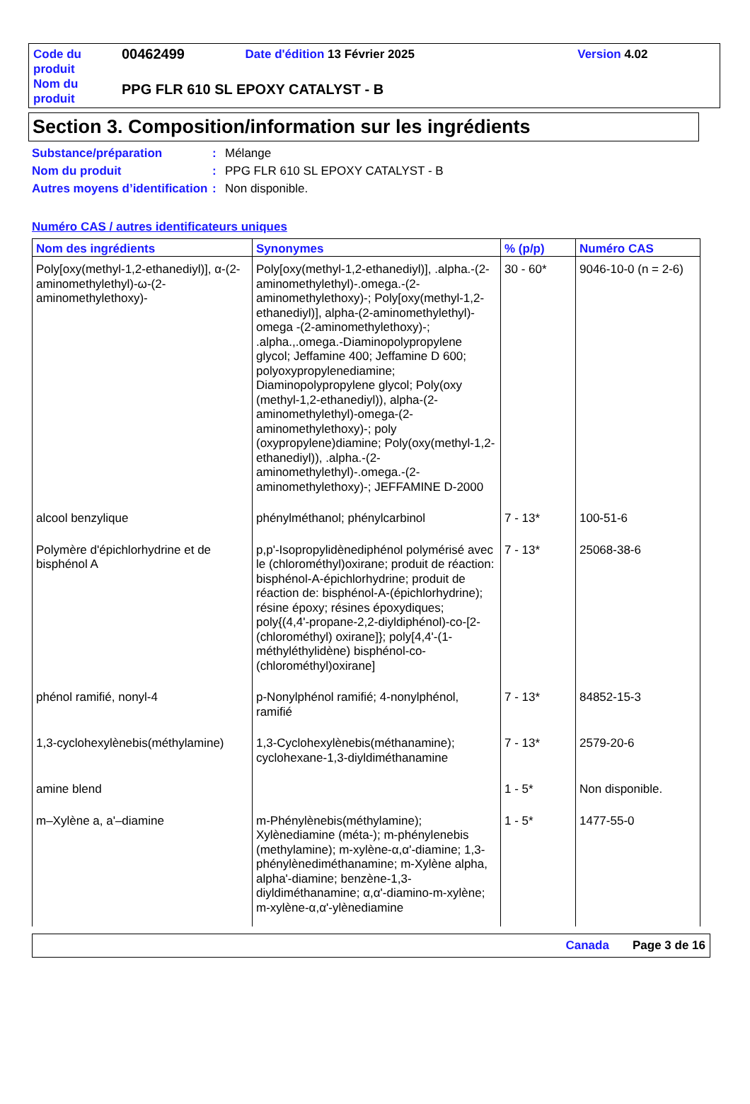| Code du produit | 00462499 | Date d'édition 13 Février 2025 | Version 4.02 |
| Nom du produit | PPG FLR 610 SL EPOXY CATALYST - B | | |
Section 3. Composition/information sur les ingrédients
| Substance/préparation | : | Mélange |
| Nom du produit | : | PPG FLR 610 SL EPOXY CATALYST - B |
| Autres moyens d’identification | : | Non disponible. |
Numéro CAS / autres identificateurs uniques
| Nom des ingrédients | Synonymes | % (p/p) | Numéro CAS |
| --- | --- | --- | --- |
| Poly[oxy(methyl-1,2-ethanediyl)], α-(2-aminomethylethyl)-ω-(2-aminomethylethoxy)- | Poly[oxy(methyl-1,2-ethanediyl)], .alpha.-(2-aminomethylethyl)-.omega.-(2-aminomethylethoxy)-; Poly[oxy(methyl-1,2-ethanediyl)], alpha-(2-aminomethylethyl)- omega -(2-aminomethylethoxy)-; .alpha.,.omega.-Diaminopolypropylene glycol; Jeffamine 400; Jeffamine D 600; polyoxypropylenediamine; Diaminopolypropylene glycol; Poly(oxy (methyl-1,2-ethanediyl)), alpha-(2-aminomethylethyl)-omega-(2-aminomethylethoxy)-; poly (oxypropylene)diamine; Poly(oxy(methyl-1,2-ethanediyl)), .alpha.-(2-aminomethylethyl)-.omega.-(2-aminomethylethoxy)-; JEFFAMINE D-2000 | 30 - 60* | 9046-10-0 (n = 2-6) |
| alcool benzylique | phénylméthanol; phénylcarbinol | 7 - 13* | 100-51-6 |
| Polymère d'épichlorhydrine et de bisphénol A | p,p'-Isopropylidènediphénol polymérisé avec le (chlorométhyl)oxirane; produit de réaction: bisphénol-A-épichlorhydrine; produit de réaction de: bisphénol-A-(épichlorhydrine); résine époxy; résines époxydiques; poly{(4,4'-propane-2,2-diyldiphénol)-co-[2-(chlorométhyl) oxirane]}; poly[4,4'-(1-méthyléthylidène) bisphénol-co-(chlorométhyl)oxirane] | 7 - 13* | 25068-38-6 |
| phénol ramifié, nonyl-4 | p-Nonylphénol ramifié; 4-nonylphénol, ramifié | 7 - 13* | 84852-15-3 |
| 1,3-cyclohexylènebis(méthylamine) | 1,3-Cyclohexylènebis(méthanamine); cyclohexane-1,3-diyldiméthanamine | 7 - 13* | 2579-20-6 |
| amine blend | | 1 - 5* | Non disponible. |
| m–Xylène a, a'–diamine | m-Phénylènebis(méthylamine); Xylènediamine (méta-); m-phénylenebis (methylamine); m-xylène-α,α'-diamine; 1,3-phénylènediméthanamine; m-Xylène alpha, alpha'-diamine; benzène-1,3-diyldiméthanamine; α,α'-diamino-m-xylène; m-xylène-α,α'-ylènediamine | 1 - 5* | 1477-55-0 |
Canada Page 3 de 16